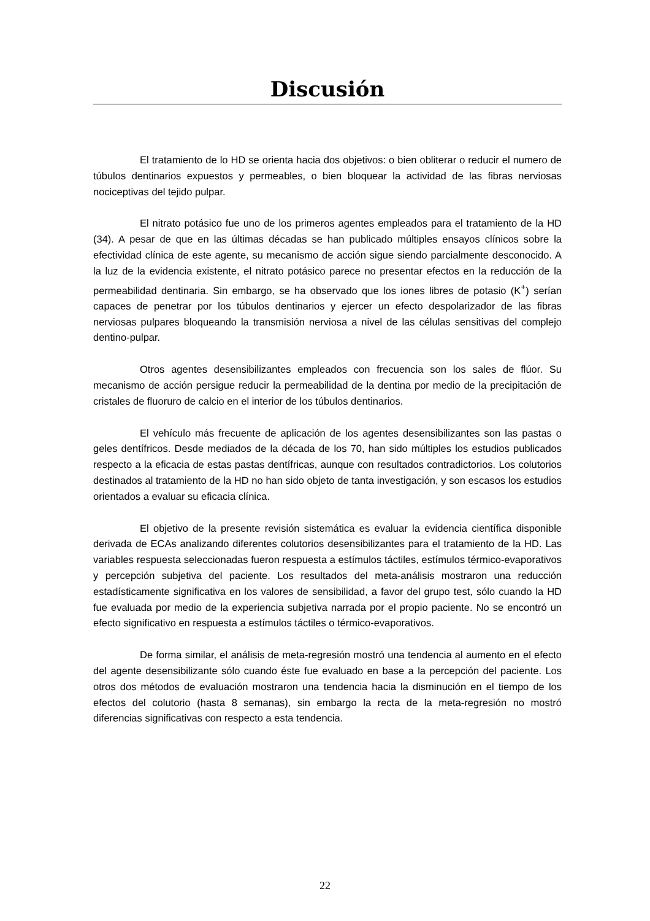Discusión
El tratamiento de lo HD se orienta hacia dos objetivos: o bien obliterar o reducir el numero de túbulos dentinarios expuestos y permeables, o bien bloquear la actividad de las fibras nerviosas nociceptivas del tejido pulpar.
El nitrato potásico fue uno de los primeros agentes empleados para el tratamiento de la HD (34). A pesar de que en las últimas décadas se han publicado múltiples ensayos clínicos sobre la efectividad clínica de este agente, su mecanismo de acción sigue siendo parcialmente desconocido. A la luz de la evidencia existente, el nitrato potásico parece no presentar efectos en la reducción de la permeabilidad dentinaria. Sin embargo, se ha observado que los iones libres de potasio (K<sup>+</sup>) serían capaces de penetrar por los túbulos dentinarios y ejercer un efecto despolarizador de las fibras nerviosas pulpares bloqueando la transmisión nerviosa a nivel de las células sensitivas del complejo dentino-pulpar.
Otros agentes desensibilizantes empleados con frecuencia son los sales de flúor. Su mecanismo de acción persigue reducir la permeabilidad de la dentina por medio de la precipitación de cristales de fluoruro de calcio en el interior de los túbulos dentinarios.
El vehículo más frecuente de aplicación de los agentes desensibilizantes son las pastas o geles dentífricos. Desde mediados de la década de los 70, han sido múltiples los estudios publicados respecto a la eficacia de estas pastas dentífricas, aunque con resultados contradictorios. Los colutorios destinados al tratamiento de la HD no han sido objeto de tanta investigación, y son escasos los estudios orientados a evaluar su eficacia clínica.
El objetivo de la presente revisión sistemática es evaluar la evidencia científica disponible derivada de ECAs analizando diferentes colutorios desensibilizantes para el tratamiento de la HD. Las variables respuesta seleccionadas fueron respuesta a estímulos táctiles, estímulos térmico-evaporativos y percepción subjetiva del paciente. Los resultados del meta-análisis mostraron una reducción estadísticamente significativa en los valores de sensibilidad, a favor del grupo test, sólo cuando la HD fue evaluada por medio de la experiencia subjetiva narrada por el propio paciente. No se encontró un efecto significativo en respuesta a estímulos táctiles o térmico-evaporativos.
De forma similar, el análisis de meta-regresión mostró una tendencia al aumento en el efecto del agente desensibilizante sólo cuando éste fue evaluado en base a la percepción del paciente. Los otros dos métodos de evaluación mostraron una tendencia hacia la disminución en el tiempo de los efectos del colutorio (hasta 8 semanas), sin embargo la recta de la meta-regresión no mostró diferencias significativas con respecto a esta tendencia.
22